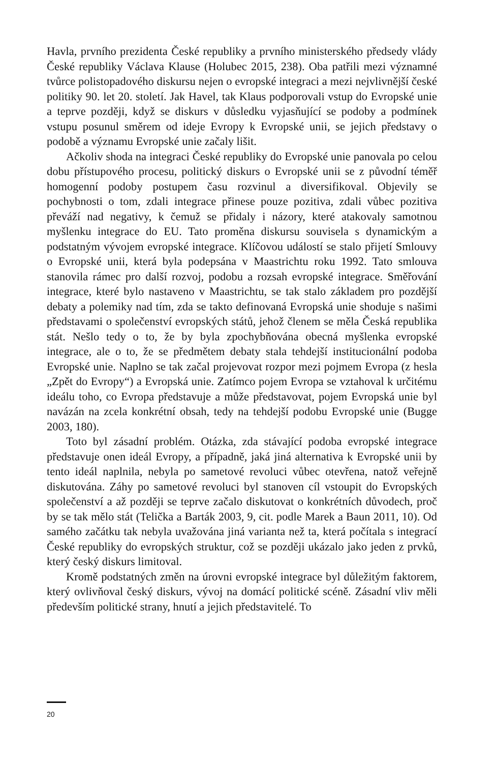Havla, prvního prezidenta České republiky a prvního ministerského předsedy vlády České republiky Václava Klause (Holubec 2015, 238). Oba patřili mezi významné tvůrce polistopadového diskursu nejen o evropské integraci a mezi nejvlivnější české politiky 90. let 20. století. Jak Havel, tak Klaus podporovali vstup do Evropské unie a teprve později, když se diskurs v důsledku vyjasňující se podoby a podmínek vstupu posunul směrem od ideje Evropy k Evropské unii, se jejich představy o podobě a významu Evropské unie začaly lišit.
Ačkoliv shoda na integraci České republiky do Evropské unie panovala po celou dobu přístupového procesu, politický diskurs o Evropské unii se z původní téměř homogenní podoby postupem času rozvinul a diversifikoval. Objevily se pochybnosti o tom, zdali integrace přinese pouze pozitiva, zdali vůbec pozitiva převáží nad negativy, k čemuž se přidaly i názory, které atakovaly samotnou myšlenku integrace do EU. Tato proměna diskursu souvisela s dynamickým a podstatným vývojem evropské integrace. Klíčovou událostí se stalo přijetí Smlouvy o Evropské unii, která byla podepsána v Maastrichtu roku 1992. Tato smlouva stanovila rámec pro další rozvoj, podobu a rozsah evropské integrace. Směřování integrace, které bylo nastaveno v Maastrichtu, se tak stalo základem pro pozdější debaty a polemiky nad tím, zda se takto definovaná Evropská unie shoduje s našimi představami o společenství evropských států, jehož členem se měla Česká republika stát. Nešlo tedy o to, že by byla zpochybňována obecná myšlenka evropské integrace, ale o to, že se předmětem debaty stala tehdejší institucionální podoba Evropské unie. Naplno se tak začal projevovat rozpor mezi pojmem Evropa (z hesla „Zpět do Evropy“) a Evropská unie. Zatímco pojem Evropa se vztahoval k určitému ideálu toho, co Evropa představuje a může představovat, pojem Evropská unie byl navázán na zcela konkrétní obsah, tedy na tehdejší podobu Evropské unie (Bugge 2003, 180).
Toto byl zásadní problém. Otázka, zda stávající podoba evropské integrace představuje onen ideál Evropy, a případně, jaká jiná alternativa k Evropské unii by tento ideál naplnila, nebyla po sametové revoluci vůbec otevřena, natož veřejně diskutována. Záhy po sametové revoluci byl stanoven cíl vstoupit do Evropských společenství a až později se teprve začalo diskutovat o konkrétních důvodech, proč by se tak mělo stát (Telička a Barták 2003, 9, cit. podle Marek a Baun 2011, 10). Od samého začátku tak nebyla uvažována jiná varianta než ta, která počítala s integrací České republiky do evropských struktur, což se později ukázalo jako jeden z prvků, který český diskurs limitoval.
Kromě podstatných změn na úrovni evropské integrace byl důležitým faktorem, který ovlivňoval český diskurs, vývoj na domácí politické scéně. Zásadní vliv měli především politické strany, hnutí a jejich představitelé. To
20